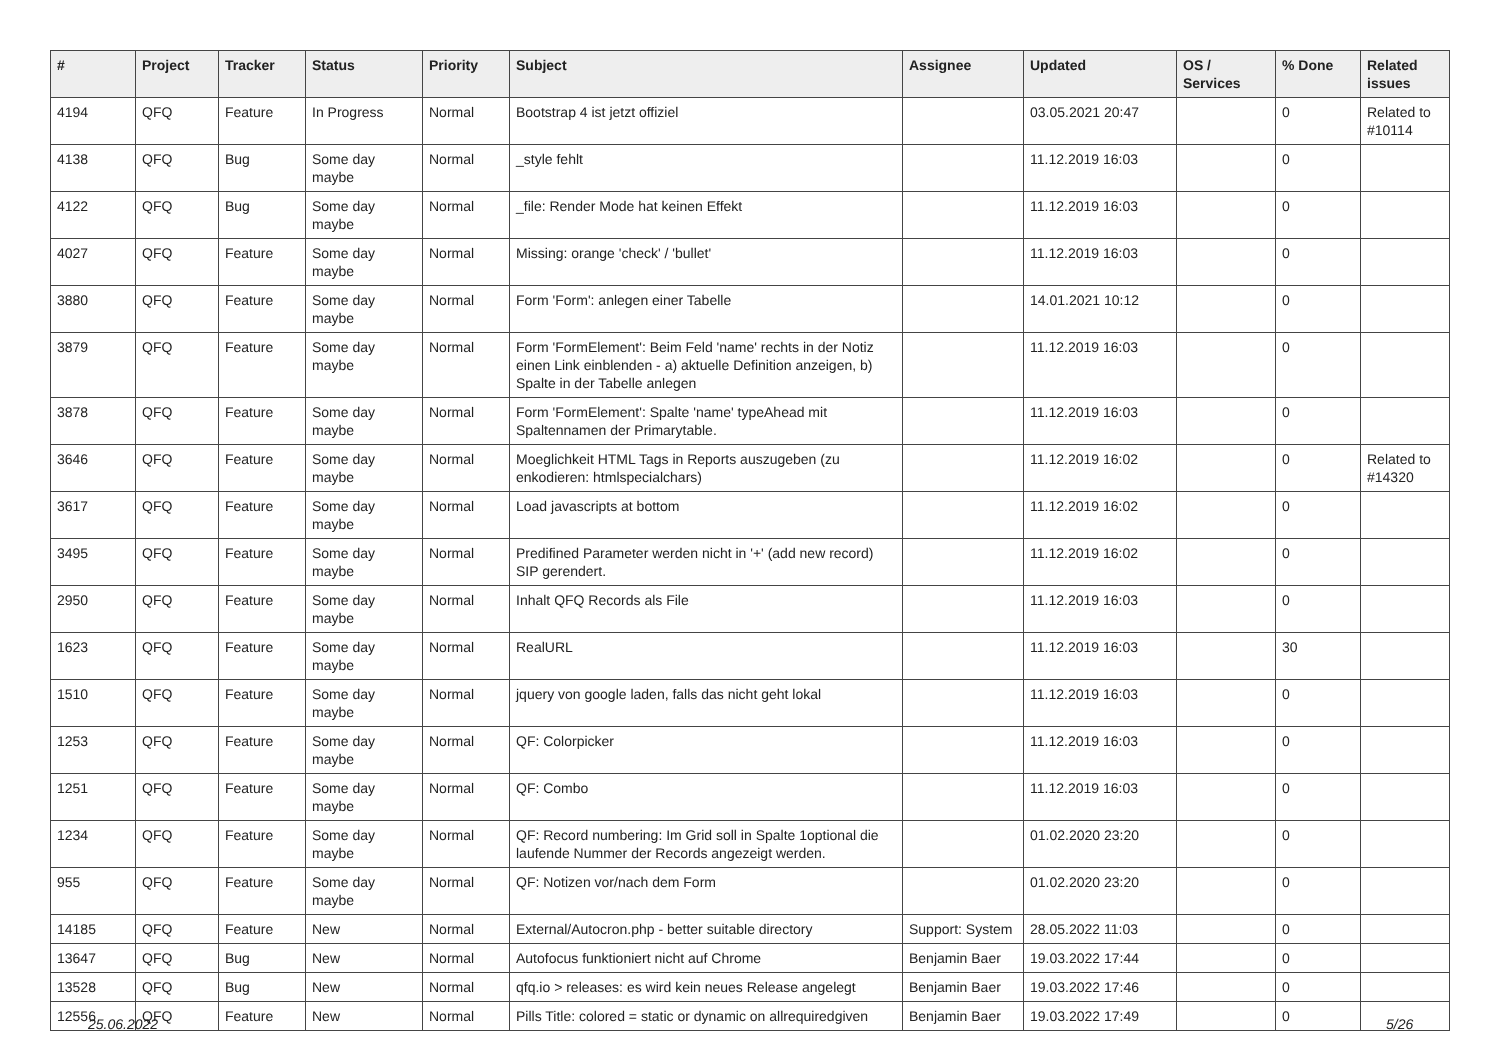| # | Project | Tracker | Status | Priority | Subject | Assignee | Updated | OS / Services | % Done | Related issues |
| --- | --- | --- | --- | --- | --- | --- | --- | --- | --- | --- |
| 4194 | QFQ | Feature | In Progress | Normal | Bootstrap 4 ist jetzt offiziel | | 03.05.2021 20:47 | | 0 | Related to #10114 |
| 4138 | QFQ | Bug | Some day maybe | Normal | _style fehlt | | 11.12.2019 16:03 | | 0 | |
| 4122 | QFQ | Bug | Some day maybe | Normal | _file: Render Mode hat keinen Effekt | | 11.12.2019 16:03 | | 0 | |
| 4027 | QFQ | Feature | Some day maybe | Normal | Missing: orange 'check' / 'bullet' | | 11.12.2019 16:03 | | 0 | |
| 3880 | QFQ | Feature | Some day maybe | Normal | Form 'Form': anlegen einer Tabelle | | 14.01.2021 10:12 | | 0 | |
| 3879 | QFQ | Feature | Some day maybe | Normal | Form 'FormElement': Beim Feld 'name' rechts in der Notiz einen Link einblenden - a) aktuelle Definition anzeigen, b) Spalte in der Tabelle anlegen | | 11.12.2019 16:03 | | 0 | |
| 3878 | QFQ | Feature | Some day maybe | Normal | Form 'FormElement': Spalte 'name' typeAhead mit Spaltennamen der Primarytable. | | 11.12.2019 16:03 | | 0 | |
| 3646 | QFQ | Feature | Some day maybe | Normal | Moeglichkeit HTML Tags in Reports auszugeben (zu enkodieren: htmlspecialchars) | | 11.12.2019 16:02 | | 0 | Related to #14320 |
| 3617 | QFQ | Feature | Some day maybe | Normal | Load javascripts at bottom | | 11.12.2019 16:02 | | 0 | |
| 3495 | QFQ | Feature | Some day maybe | Normal | Predifined Parameter werden nicht in '+' (add new record) SIP gerendert. | | 11.12.2019 16:02 | | 0 | |
| 2950 | QFQ | Feature | Some day maybe | Normal | Inhalt QFQ Records als File | | 11.12.2019 16:03 | | 0 | |
| 1623 | QFQ | Feature | Some day maybe | Normal | RealURL | | 11.12.2019 16:03 | | 30 | |
| 1510 | QFQ | Feature | Some day maybe | Normal | jquery von google laden, falls das nicht geht lokal | | 11.12.2019 16:03 | | 0 | |
| 1253 | QFQ | Feature | Some day maybe | Normal | QF: Colorpicker | | 11.12.2019 16:03 | | 0 | |
| 1251 | QFQ | Feature | Some day maybe | Normal | QF: Combo | | 11.12.2019 16:03 | | 0 | |
| 1234 | QFQ | Feature | Some day maybe | Normal | QF: Record numbering: Im Grid soll in Spalte 1optional die laufende Nummer der Records angezeigt werden. | | 01.02.2020 23:20 | | 0 | |
| 955 | QFQ | Feature | Some day maybe | Normal | QF: Notizen vor/nach dem Form | | 01.02.2020 23:20 | | 0 | |
| 14185 | QFQ | Feature | New | Normal | External/Autocron.php - better suitable directory | Support: System | 28.05.2022 11:03 | | 0 | |
| 13647 | QFQ | Bug | New | Normal | Autofocus funktioniert nicht auf Chrome | Benjamin Baer | 19.03.2022 17:44 | | 0 | |
| 13528 | QFQ | Bug | New | Normal | qfq.io > releases: es wird kein neues Release angelegt | Benjamin Baer | 19.03.2022 17:46 | | 0 | |
| 12556 | QFQ | Feature | New | Normal | Pills Title: colored = static or dynamic on allrequiredgiven | Benjamin Baer | 19.03.2022 17:49 | | 0 | |
25.06.2022 5/26